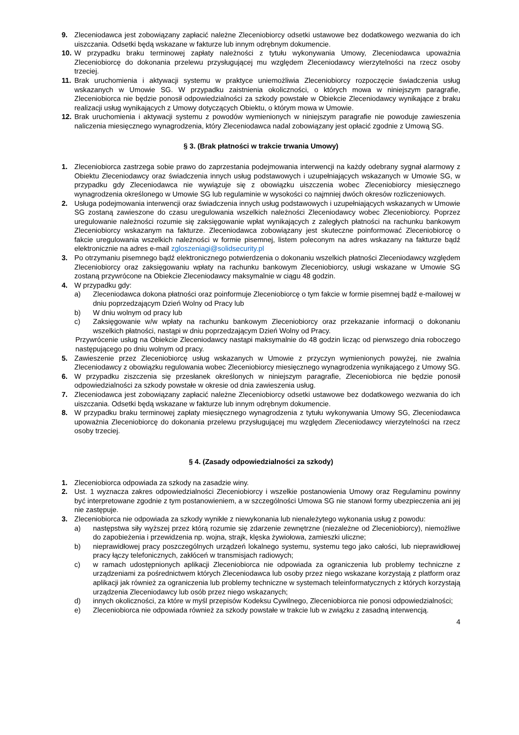9. Zleceniodawca jest zobowiązany zapłacić należne Zleceniobiorcy odsetki ustawowe bez dodatkowego wezwania do ich uiszczania. Odsetki będą wskazane w fakturze lub innym odrębnym dokumencie.
10. W przypadku braku terminowej zapłaty należności z tytułu wykonywania Umowy, Zleceniodawca upoważnia Zleceniobiorcę do dokonania przelewu przysługującej mu względem Zleceniodawcy wierzytelności na rzecz osoby trzeciej.
11. Brak uruchomienia i aktywacji systemu w praktyce uniemożliwia Zleceniobiorcy rozpoczęcie świadczenia usług wskazanych w Umowie SG. W przypadku zaistnienia okoliczności, o których mowa w niniejszym paragrafie, Zleceniobiorca nie będzie ponosił odpowiedzialności za szkody powstałe w Obiekcie Zleceniodawcy wynikające z braku realizacji usług wynikających z Umowy dotyczących Obiektu, o którym mowa w Umowie.
12. Brak uruchomienia i aktywacji systemu z powodów wymienionych w niniejszym paragrafie nie powoduje zawieszenia naliczenia miesięcznego wynagrodzenia, który Zleceniodawca nadal zobowiązany jest opłacić zgodnie z Umową SG.
§ 3. (Brak płatności w trakcie trwania Umowy)
1. Zleceniobiorca zastrzega sobie prawo do zaprzestania podejmowania interwencji na każdy odebrany sygnał alarmowy z Obiektu Zleceniodawcy oraz świadczenia innych usług podstawowych i uzupełniających wskazanych w Umowie SG, w przypadku gdy Zleceniodawca nie wywiązuje się z obowiązku uiszczenia wobec Zleceniobiorcy miesięcznego wynagrodzenia określonego w Umowie SG lub regulaminie w wysokości co najmniej dwóch okresów rozliczeniowych.
2. Usługa podejmowania interwencji oraz świadczenia innych usług podstawowych i uzupełniających wskazanych w Umowie SG zostaną zawieszone do czasu uregulowania wszelkich należności Zleceniodawcy wobec Zleceniobiorcy. Poprzez uregulowanie należności rozumie się zaksięgowanie wpłat wynikających z zaległych płatności na rachunku bankowym Zleceniobiorcy wskazanym na fakturze. Zleceniodawca zobowiązany jest skuteczne poinformować Zleceniobiorcę o fakcie uregulowania wszelkich należności w formie pisemnej, listem poleconym na adres wskazany na fakturze bądź elektronicznie na adres e-mail zgloszeniagi@solidsecurity.pl
3. Po otrzymaniu pisemnego bądź elektronicznego potwierdzenia o dokonaniu wszelkich płatności Zleceniodawcy względem Zleceniobiorcy oraz zaksięgowaniu wpłaty na rachunku bankowym Zleceniobiorcy, usługi wskazane w Umowie SG zostaną przywrócone na Obiekcie Zleceniodawcy maksymalnie w ciągu 48 godzin.
4. W przypadku gdy:
a) Zleceniodawca dokona płatności oraz poinformuje Zleceniobiorcę o tym fakcie w formie pisemnej bądź e-mailowej w dniu poprzedzającym Dzień Wolny od Pracy lub
b) W dniu wolnym od pracy lub
c) Zaksięgowanie w/w wpłaty na rachunku bankowym Zleceniobiorcy oraz przekazanie informacji o dokonaniu wszelkich płatności, nastąpi w dniu poprzedzającym Dzień Wolny od Pracy.
Przywrócenie usług na Obiekcie Zleceniodawcy nastąpi maksymalnie do 48 godzin licząc od pierwszego dnia roboczego następującego po dniu wolnym od pracy.
5. Zawieszenie przez Zleceniobiorcę usług wskazanych w Umowie z przyczyn wymienionych powyżej, nie zwalnia Zleceniodawcy z obowiązku regulowania wobec Zleceniobiorcy miesięcznego wynagrodzenia wynikającego z Umowy SG.
6. W przypadku ziszczenia się przesłanek określonych w niniejszym paragrafie, Zleceniobiorca nie będzie ponosił odpowiedzialności za szkody powstałe w okresie od dnia zawieszenia usług.
7. Zleceniodawca jest zobowiązany zapłacić należne Zleceniobiorcy odsetki ustawowe bez dodatkowego wezwania do ich uiszczania. Odsetki będą wskazane w fakturze lub innym odrębnym dokumencie.
8. W przypadku braku terminowej zapłaty miesięcznego wynagrodzenia z tytułu wykonywania Umowy SG, Zleceniodawca upoważnia Zleceniobiorcę do dokonania przelewu przysługującej mu względem Zleceniodawcy wierzytelności na rzecz osoby trzeciej.
§ 4. (Zasady odpowiedzialności za szkody)
1. Zleceniobiorca odpowiada za szkody na zasadzie winy.
2. Ust. 1 wyznacza zakres odpowiedzialności Zleceniobiorcy i wszelkie postanowienia Umowy oraz Regulaminu powinny być interpretowane zgodnie z tym postanowieniem, a w szczególności Umowa SG nie stanowi formy ubezpieczenia ani jej nie zastępuje.
3. Zleceniobiorca nie odpowiada za szkody wynikłe z niewykonania lub nienależytego wykonania usług z powodu:
a) następstwa siły wyższej przez którą rozumie się zdarzenie zewnętrzne (niezależne od Zleceniobiorcy), niemożliwe do zapobieżenia i przewidzenia np. wojna, strajk, klęska żywiołowa, zamieszki uliczne;
b) nieprawidłowej pracy poszczególnych urządzeń lokalnego systemu, systemu tego jako całości, lub nieprawidłowej pracy łączy telefonicznych, zakłóceń w transmisjach radiowych;
c) w ramach udostępnionych aplikacji Zleceniobiorca nie odpowiada za ograniczenia lub problemy techniczne z urządzeniami za pośrednictwem których Zleceniodawca lub osoby przez niego wskazane korzystają z platform oraz aplikacji jak również za ograniczenia lub problemy techniczne w systemach teleinformatycznych z których korzystają urządzenia Zleceniodawcy lub osób przez niego wskazanych;
d) innych okoliczności, za które w myśl przepisów Kodeksu Cywilnego, Zleceniobiorca nie ponosi odpowiedzialności;
e) Zleceniobiorca nie odpowiada również za szkody powstałe w trakcie lub w związku z zasadną interwencją.
4